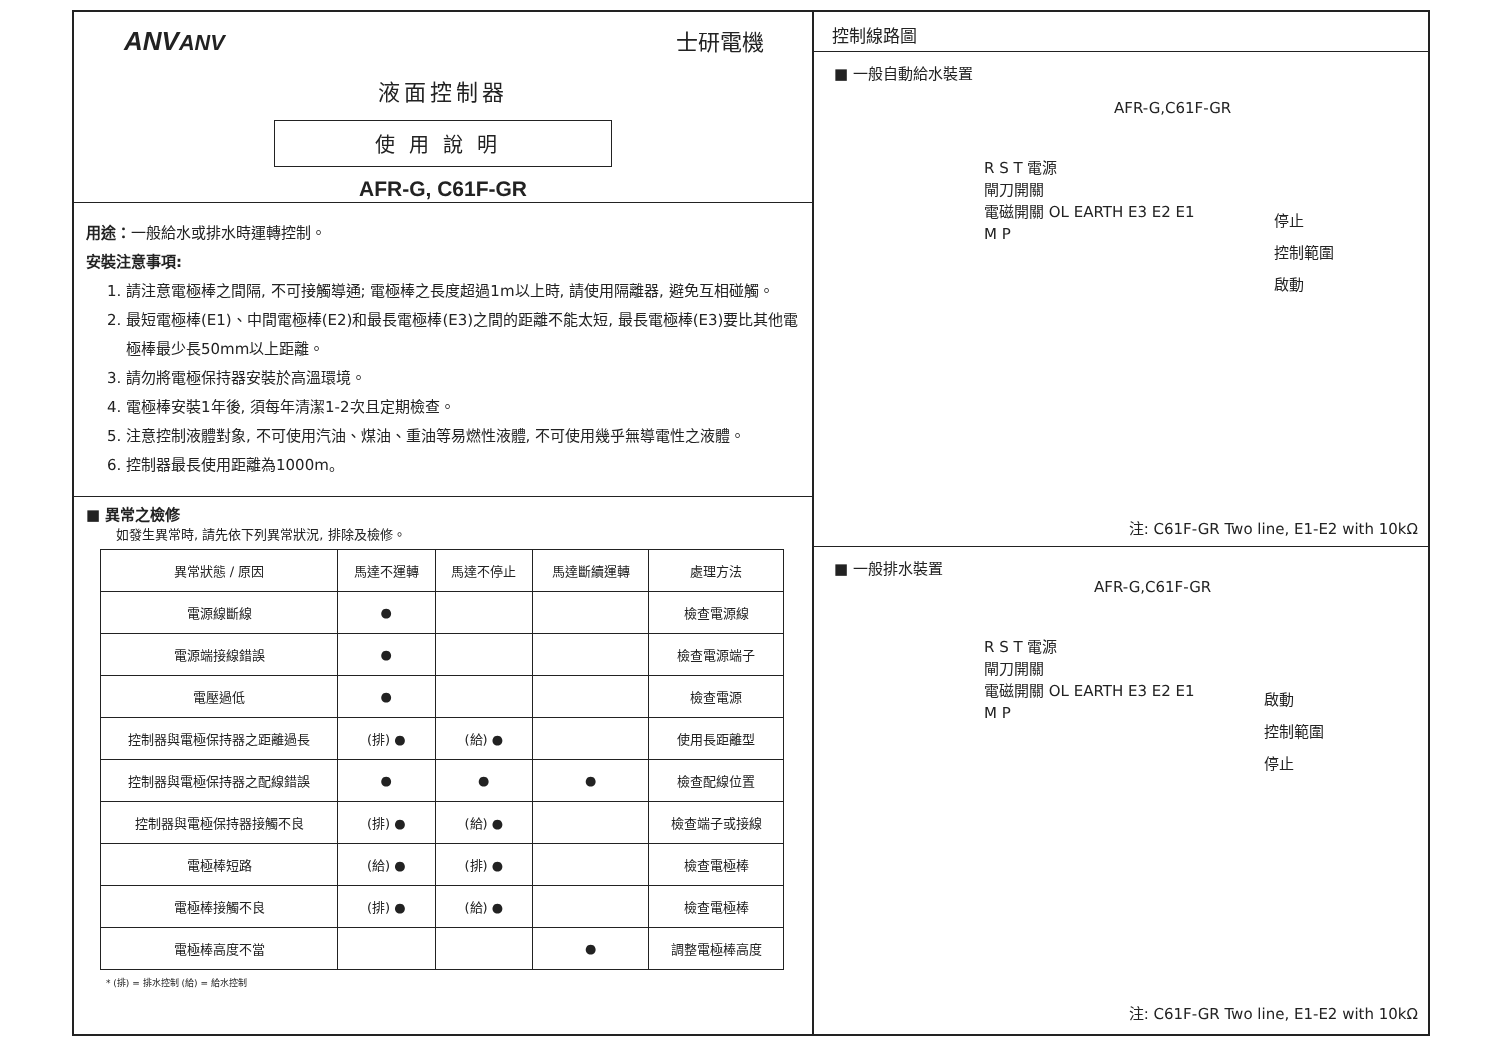ANVANV 士研電機
液面控制器
使用說明
AFR-G, C61F-GR
用途：一般給水或排水時運轉控制。
安裝注意事項:
1. 請注意電極棒之間隔, 不可接觸導通; 電極棒之長度超過1m以上時, 請使用隔離器, 避免互相碰觸。
2. 最短電極棒(E1)、中間電極棒(E2)和最長電極棒(E3)之間的距離不能太短, 最長電極棒(E3)要比其他電極棒最少長50mm以上距離。
3. 請勿將電極保持器安裝於高溫環境。
4. 電極棒安裝1年後, 須每年清潔1-2次且定期檢查。
5. 注意控制液體對象, 不可使用汽油、煤油、重油等易燃性液體, 不可使用幾乎無導電性之液體。
6. 控制器最長使用距離為1000m。
■ 異常之檢修
如發生異常時, 請先依下列異常狀況, 排除及檢修。
| 異常狀態 / 原因 | 馬達不運轉 | 馬達不停止 | 馬達斷續運轉 | 處理方法 |
| --- | --- | --- | --- | --- |
| 電源線斷線 | ● | | | 檢查電源線 |
| 電源端接線錯誤 | ● | | | 檢查電源端子 |
| 電壓過低 | ● | | | 檢查電源 |
| 控制器與電極保持器之距離過長 | (排) ● | (給) ● | | 使用長距離型 |
| 控制器與電極保持器之配線錯誤 | ● | ● | ● | 檢查配線位置 |
| 控制器與電極保持器接觸不良 | (排) ● | (給) ● | | 檢查端子或接線 |
| 電極棒短路 | (給) ● | (排) ● | | 檢查電極棒 |
| 電極棒接觸不良 | (排) ● | (給) ● | | 檢查電極棒 |
| 電極棒高度不當 | | | ● | 調整電極棒高度 |
* (排) = 排水控制 (給) = 給水控制
控制線路圖
■ 一般自動給水裝置
AFR-G,C61F-GR
R S T 電源
閘刀開關
電磁開關 OL EARTH E3 E2 E1
M P
停止
控制範圍
啟動
注: C61F-GR Two line, E1-E2 with 10kΩ
■ 一般排水裝置
AFR-G,C61F-GR
R S T 電源
閘刀開關
電磁開關 OL EARTH E3 E2 E1
M P
啟動
控制範圍
停止
注: C61F-GR Two line, E1-E2 with 10kΩ